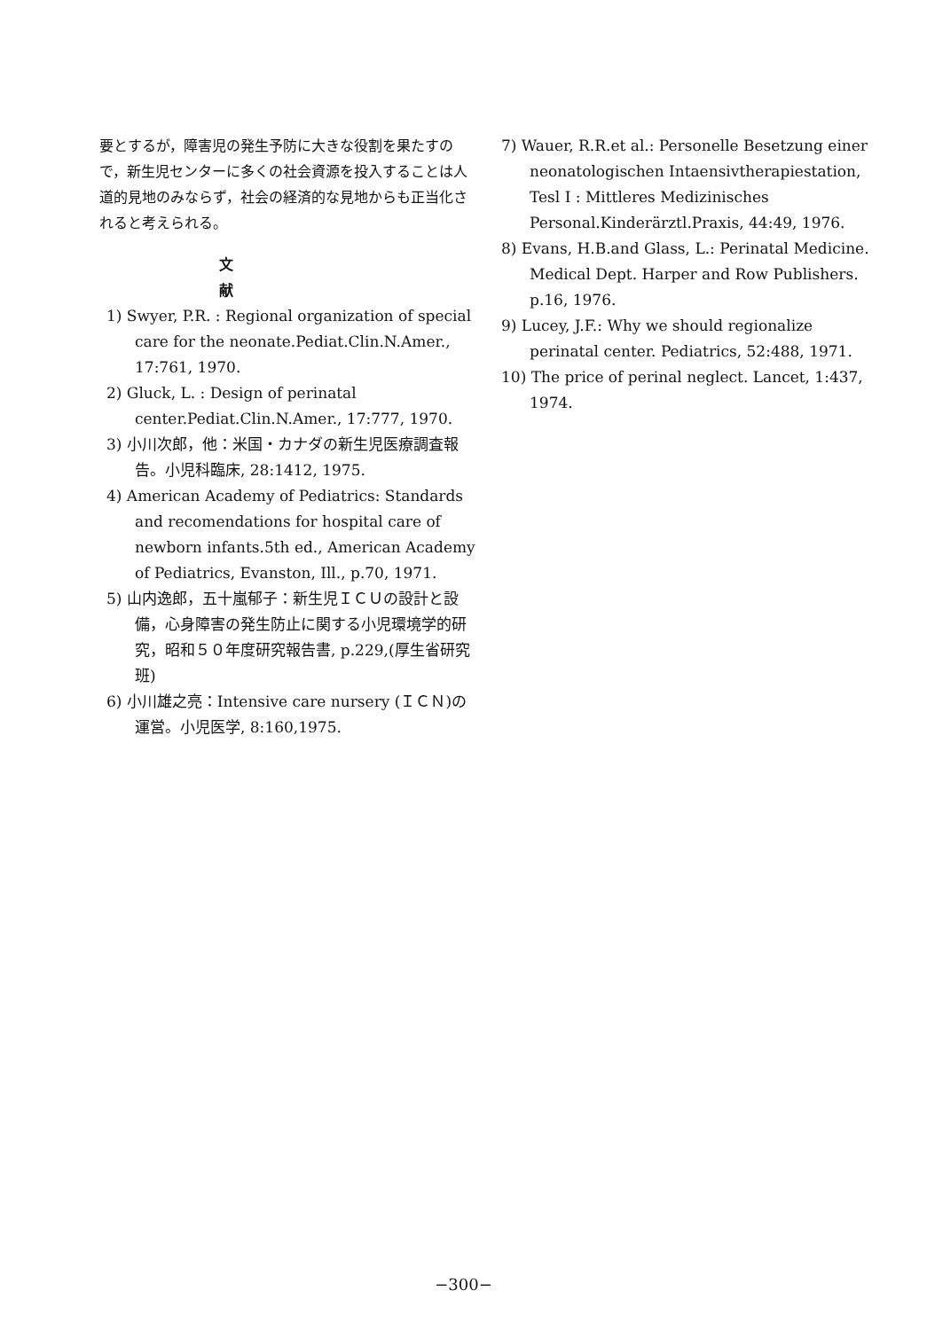要とするが，障害児の発生予防に大きな役割を果たすので，新生児センターに多くの社会資源を投入することは人道的見地のみならず，社会の経済的な見地からも正当化されると考えられる。
文 献
1) Swyer, P.R. : Regional organization of special care for the neonate.Pediat.Clin.N.Amer., 17:761, 1970.
2) Gluck, L. : Design of perinatal center.Pediat.Clin.N.Amer., 17:777, 1970.
3) 小川次郎，他：米国・カナダの新生児医療調査報告。小児科臨床, 28:1412, 1975.
4) American Academy of Pediatrics: Standards and recomendations for hospital care of newborn infants.5th ed., American Academy of Pediatrics, Evanston, Ill., p.70, 1971.
5) 山内逸郎，五十嵐郁子：新生児ＩＣＵの設計と設備，心身障害の発生防止に関する小児環境学的研究，昭和５０年度研究報告書, p.229,(厚生省研究班)
6) 小川雄之亮：Intensive care nursery (ＩＣＮ)の運営。小児医学, 8:160,1975.
7) Wauer, R.R.et al.: Personelle Besetzung einer neonatologischen Intaensivtherapiestation, Tesl I : Mittleres Medizinisches Personal.Kinderärztl.Praxis, 44:49, 1976.
8) Evans, H.B.and Glass, L.: Perinatal Medicine. Medical Dept. Harper and Row Publishers. p.16, 1976.
9) Lucey, J.F.: Why we should regionalize perinatal center. Pediatrics, 52:488, 1971.
10) The price of perinal neglect. Lancet, 1:437, 1974.
−300−